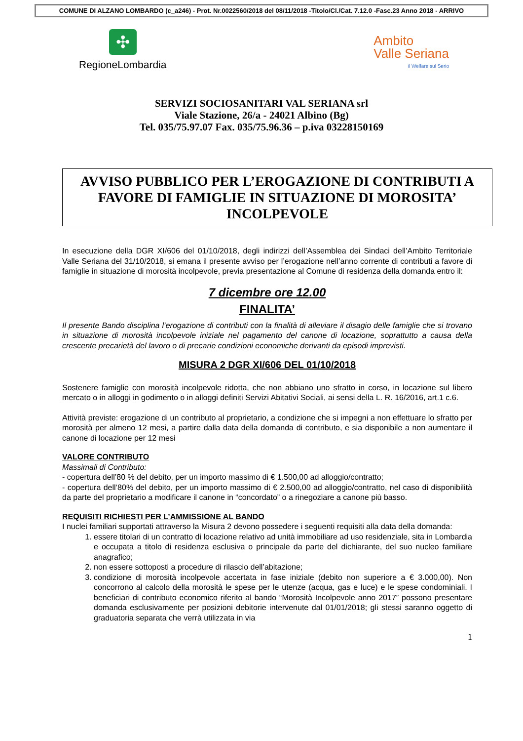COMUNE DI ALZANO LOMBARDO (c_a246) - Prot. Nr.0022560/2018 del 08/11/2018 -Titolo/Cl./Cat. 7.12.0 -Fasc.23 Anno 2018 - ARRIVO
✣
RegioneLombardia
Ambito
Valle Seriana
il Welfare sul Serio
SERVIZI SOCIOSANITARI VAL SERIANA srl
Viale Stazione, 26/a - 24021 Albino (Bg)
Tel. 035/75.97.07 Fax. 035/75.96.36 – p.iva 03228150169
AVVISO PUBBLICO PER L’EROGAZIONE DI CONTRIBUTI A FAVORE DI FAMIGLIE IN SITUAZIONE DI MOROSITA’ INCOLPEVOLE
In esecuzione della DGR XI/606 del 01/10/2018, degli indirizzi dell’Assemblea dei Sindaci dell’Ambito Territoriale Valle Seriana del 31/10/2018, si emana il presente avviso per l’erogazione nell’anno corrente di contributi a favore di famiglie in situazione di morosità incolpevole, previa presentazione al Comune di residenza della domanda entro il:
7 dicembre ore 12.00
FINALITA’
Il presente Bando disciplina l’erogazione di contributi con la finalità di alleviare il disagio delle famiglie che si trovano in situazione di morosità incolpevole iniziale nel pagamento del canone di locazione, soprattutto a causa della crescente precarietà del lavoro o di precarie condizioni economiche derivanti da episodi imprevisti.
MISURA 2 DGR XI/606 DEL 01/10/2018
Sostenere famiglie con morosità incolpevole ridotta, che non abbiano uno sfratto in corso, in locazione sul libero mercato o in alloggi in godimento o in alloggi definiti Servizi Abitativi Sociali, ai sensi della L. R. 16/2016, art.1 c.6.
Attività previste: erogazione di un contributo al proprietario, a condizione che si impegni a non effettuare lo sfratto per morosità per almeno 12 mesi, a partire dalla data della domanda di contributo, e sia disponibile a non aumentare il canone di locazione per 12 mesi
VALORE CONTRIBUTO
Massimali di Contributo:
- copertura dell’80 % del debito, per un importo massimo di € 1.500,00 ad alloggio/contratto;
- copertura dell’80% del debito, per un importo massimo di € 2.500,00 ad alloggio/contratto, nel caso di disponibilità da parte del proprietario a modificare il canone in “concordato” o a rinegoziare a canone più basso.
REQUISITI RICHIESTI PER L’AMMISSIONE AL BANDO
I nuclei familiari supportati attraverso la Misura 2 devono possedere i seguenti requisiti alla data della domanda:
1. essere titolari di un contratto di locazione relativo ad unità immobiliare ad uso residenziale, sita in Lombardia e occupata a titolo di residenza esclusiva o principale da parte del dichiarante, del suo nucleo familiare anagrafico;
2. non essere sottoposti a procedure di rilascio dell’abitazione;
3. condizione di morosità incolpevole accertata in fase iniziale (debito non superiore a € 3.000,00). Non concorrono al calcolo della morosità le spese per le utenze (acqua, gas e luce) e le spese condominiali. I beneficiari di contributo economico riferito al bando “Morosità Incolpevole anno 2017” possono presentare domanda esclusivamente per posizioni debitorie intervenute dal 01/01/2018; gli stessi saranno oggetto di graduatoria separata che verrà utilizzata in via
1